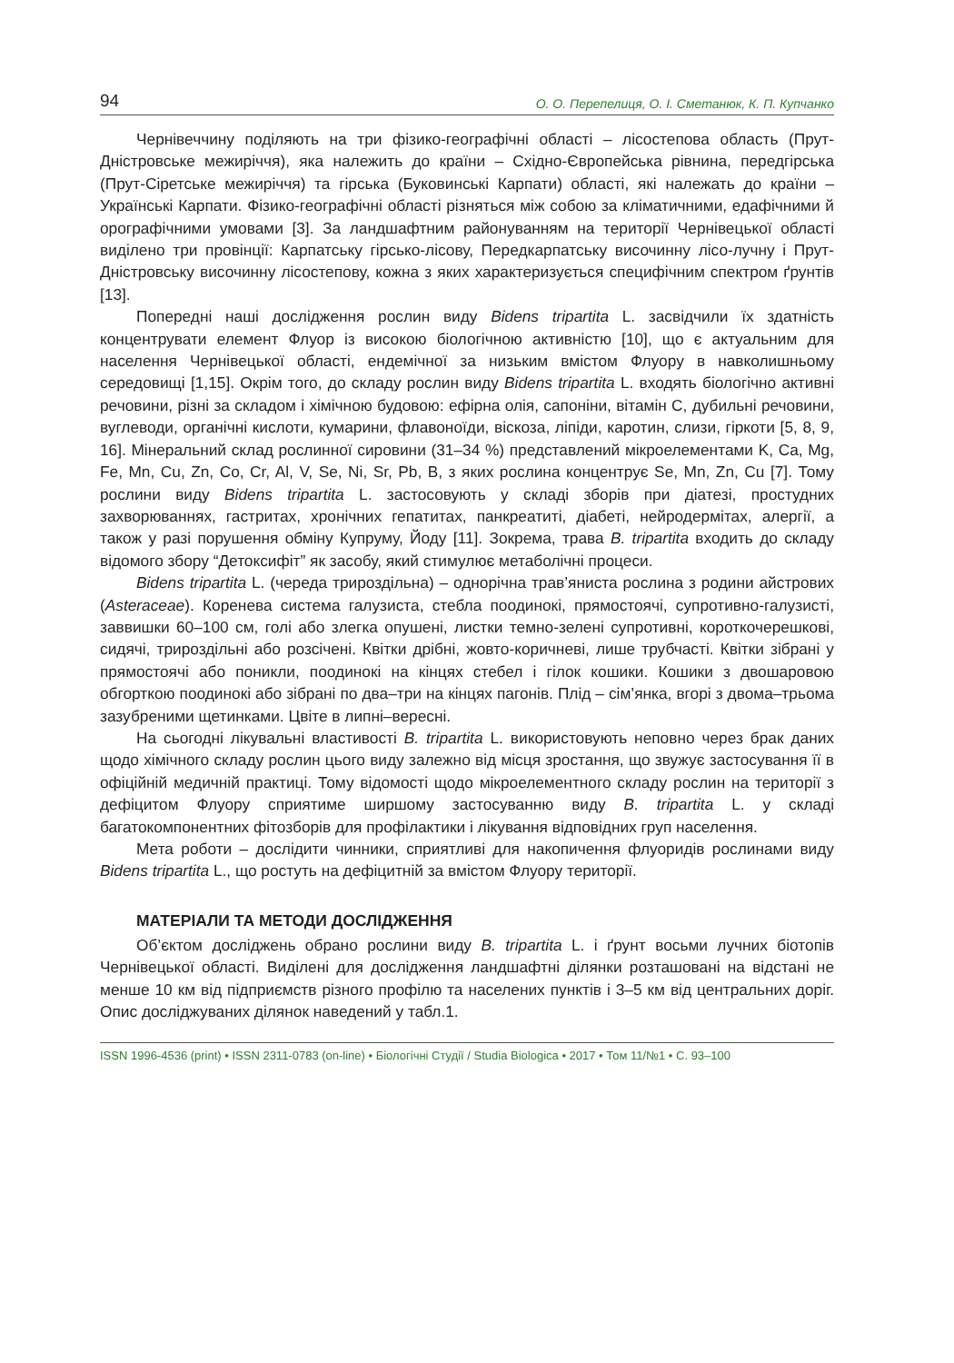94 О. О. Перепелиця, О. І. Сметанюк, К. П. Купчанко
Чернівеччину поділяють на три фізико-географічні області – лісостепова область (Прут-Дністровське межиріччя), яка належить до країни – Східно-Європейська рівнина, передгірська (Прут-Сіретське межиріччя) та гірська (Буковинські Карпати) області, які належать до країни – Українські Карпати. Фізико-географічні області різняться між собою за кліматичними, едафічними й орографічними умовами [3]. За ландшафтним районуванням на території Чернівецької області виділено три провінції: Карпатську гірсько-лісову, Передкарпатську височинну лісо-лучну і Прут-Дністровську височинну лісостепову, кожна з яких характеризується специфічним спектром ґрунтів [13].
Попередні наші дослідження рослин виду Bidens tripartita L. засвідчили їх здатність концентрувати елемент Флуор із високою біологічною активністю [10], що є актуальним для населення Чернівецької області, ендемічної за низьким вмістом Флуору в навколишньому середовищі [1,15]. Окрім того, до складу рослин виду Bidens tripartita L. входять біологічно активні речовини, різні за складом і хімічною будовою: ефірна олія, сапоніни, вітамін С, дубильні речовини, вуглеводи, органічні кислоти, кумарини, флавоноїди, віскоза, ліпіди, каротин, слизи, гіркоти [5, 8, 9, 16]. Мінеральний склад рослинної сировини (31–34 %) представлений мікроелементами K, Ca, Mg, Fe, Mn, Cu, Zn, Co, Cr, Al, V, Se, Ni, Sr, Pb, B, з яких рослина концентрує Se, Mn, Zn, Cu [7]. Тому рослини виду Bidens tripartita L. застосовують у складі зборів при діатезі, простудних захворюваннях, гастритах, хронічних гепатитах, панкреатиті, діабеті, нейродермітах, алергії, а також у разі порушення обміну Купруму, Йоду [11]. Зокрема, трава B. tripartita входить до складу відомого збору “Детоксифіт” як засобу, який стимулює метаболічні процеси.
Bidens tripartita L. (череда трироздільна) – однорічна трав’яниста рослина з родини айстрових (Asteraceae). Коренева система галузиста, стебла поодинокі, прямостоячі, супротивно-галузисті, заввишки 60–100 см, голі або злегка опушені, листки темно-зелені супротивні, короткочерешкові, сидячі, трироздільні або розсічені. Квітки дрібні, жовто-коричневі, лише трубчасті. Квітки зібрані у прямостоячі або поникли, поодинокі на кінцях стебел і гілок кошики. Кошики з двошаровою обгорткою поодинокі або зібрані по два–три на кінцях пагонів. Плід – сім’янка, вгорі з двома–трьома зазубреними щетинками. Цвіте в липні–вересні.
На сьогодні лікувальні властивості B. tripartita L. використовують неповно через брак даних щодо хімічного складу рослин цього виду залежно від місця зростання, що звужує застосування її в офіційній медичній практиці. Тому відомості щодо мікроелементного складу рослин на території з дефіцитом Флуору сприятиме ширшому застосуванню виду B. tripartita L. у складі багатокомпонентних фітозборів для профілактики і лікування відповідних груп населення.
Мета роботи – дослідити чинники, сприятливі для накопичення флуоридів рослинами виду Bidens tripartita L., що ростуть на дефіцитній за вмістом Флуору території.
МАТЕРІАЛИ ТА МЕТОДИ ДОСЛІДЖЕННЯ
Об’єктом досліджень обрано рослини виду B. tripartita L. і ґрунт восьми лучних біотопів Чернівецької області. Виділені для дослідження ландшафтні ділянки розташовані на відстані не менше 10 км від підприємств різного профілю та населених пунктів і 3–5 км від центральних доріг. Опис досліджуваних ділянок наведений у табл.1.
ISSN 1996-4536 (print) • ISSN 2311-0783 (on-line) • Біологічні Студії / Studia Biologica • 2017 • Том 11/№1 • С. 93–100